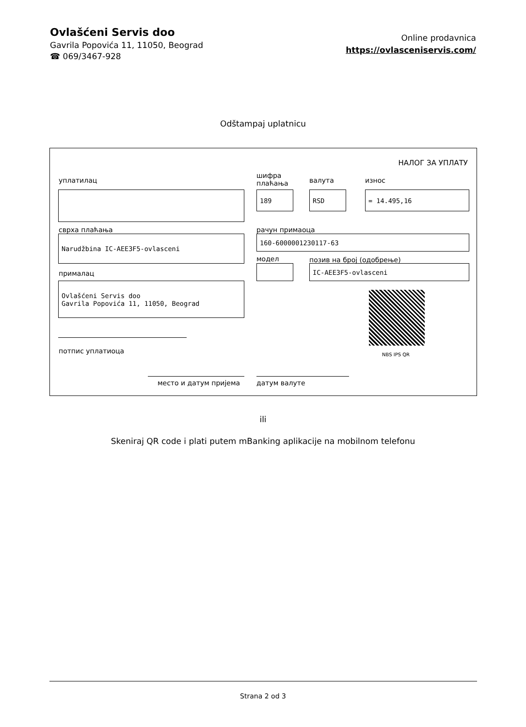Ovlašćeni Servis doo
Gavrila Popovića 11, 11050, Beograd
☎ 069/3467-928
Online prodavnica
https://ovlasceniservis.com/
Odštampaj uplatnicu
НАЛОГ ЗА УПЛАТУ
уплатилац
шифра
плаћања
валута износ
189 RSD = 14.495,16
сврха плаћања рачун примаоца
Narudžbina IC-AEE3F5-ovlasceni 160-6000001230117-63
модел позив на број (одобрење)
IC-AEE3F5-ovlasceni
прималац
Ovlašćeni Servis doo
Gavrila Popovića 11, 11050, Beograd
NBS IPS QR
потпис уплатиоца
место и датум пријема датум валуте
ili
Skeniraj QR code i plati putem mBanking aplikacije na mobilnom telefonu
Strana 2 od 3